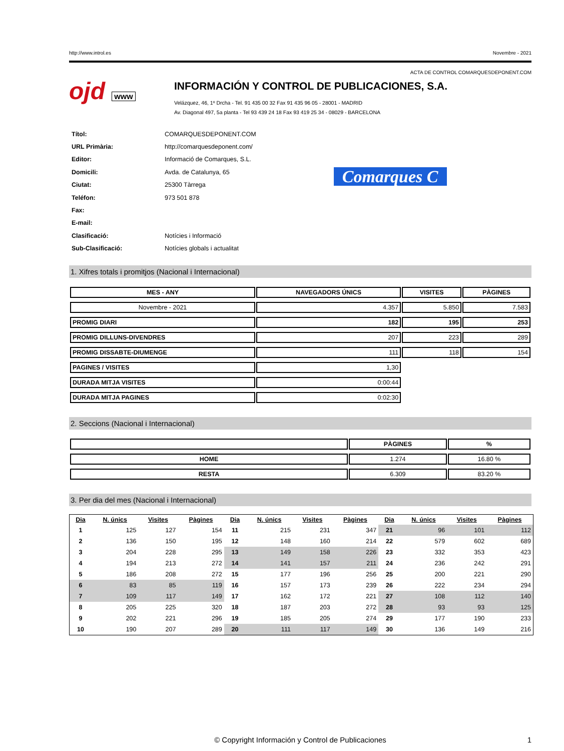http://www.introl.es Novembre - 2021
ACTA DE CONTROL COMARQUESDEPONENT.COM
ojd www
INFORMACIÓN Y CONTROL DE PUBLICACIONES, S.A.
Velázquez, 46, 1º Drcha - Tel. 91 435 00 32 Fax 91 435 96 05 - 28001 - MADRID
Av. Diagonal 497, 5a planta - Tel 93 439 24 18 Fax 93 419 25 34 - 08029 - BARCELONA
| Títol: | COMARQUESDEPONENT.COM |
| URL Primària: | http://comarquesdeponent.com/ |
| Editor: | Informació de Comarques, S.L. |
| Domicili: | Avda. de Catalunya, 65 |
| Ciutat: | 25300 Tàrrega |
| Teléfon: | 973 501 878 |
| Fax: | |
| E-mail: | |
| Clasificació: | Notícies i Informació |
| Sub-Clasificació: | Notícies globals i actualitat |
Comarques C
1. Xifres totals i promitjos (Nacional i Internacional)
| MES - ANY | NAVEGADORS ÚNICS | VISITES | PÀGINES |
| --- | --- | --- | --- |
| Novembre - 2021 | 4.357 | 5.850 | 7.583 |
| PROMIG DIARI | 182 | 195 | 253 |
| PROMIG DILLUNS-DIVENDRES | 207 | 223 | 289 |
| PROMIG DISSABTE-DIUMENGE | 111 | 118 | 154 |
| PAGINES / VISITES | 1,30 | | |
| DURADA MITJA VISITES | 0:00:44 | | |
| DURADA MITJA PAGINES | 0:02:30 | | |
2. Seccions (Nacional i Internacional)
| | PÀGINES | % |
| --- | --- | --- |
| HOME | 1.274 | 16.80 % |
| RESTA | 6.309 | 83.20 % |
3. Per dia del mes (Nacional i Internacional)
| Dia | N. únics | Visites | Pàgines | Dia | N. únics | Visites | Pàgines | Dia | N. únics | Visites | Pàgines |
| --- | --- | --- | --- | --- | --- | --- | --- | --- | --- | --- | --- |
| 1 | 125 | 127 | 154 | 11 | 215 | 231 | 347 | 21 | 96 | 101 | 112 |
| 2 | 136 | 150 | 195 | 12 | 148 | 160 | 214 | 22 | 579 | 602 | 689 |
| 3 | 204 | 228 | 295 | 13 | 149 | 158 | 226 | 23 | 332 | 353 | 423 |
| 4 | 194 | 213 | 272 | 14 | 141 | 157 | 211 | 24 | 236 | 242 | 291 |
| 5 | 186 | 208 | 272 | 15 | 177 | 196 | 256 | 25 | 200 | 221 | 290 |
| 6 | 83 | 85 | 119 | 16 | 157 | 173 | 239 | 26 | 222 | 234 | 294 |
| 7 | 109 | 117 | 149 | 17 | 162 | 172 | 221 | 27 | 108 | 112 | 140 |
| 8 | 205 | 225 | 320 | 18 | 187 | 203 | 272 | 28 | 93 | 93 | 125 |
| 9 | 202 | 221 | 296 | 19 | 185 | 205 | 274 | 29 | 177 | 190 | 233 |
| 10 | 190 | 207 | 289 | 20 | 111 | 117 | 149 | 30 | 136 | 149 | 216 |
© Copyright Información y Control de Publicaciones 1